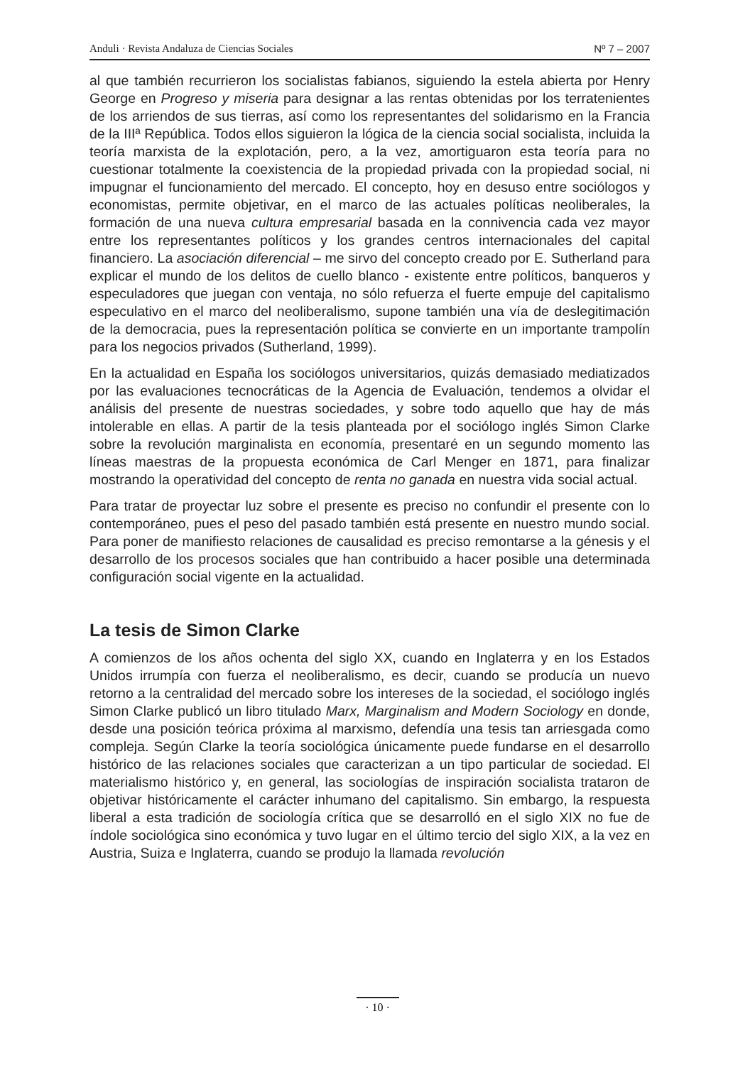Anduli · Revista Andaluza de Ciencias Sociales Nº 7 – 2007
al que también recurrieron los socialistas fabianos, siguiendo la estela abierta por Henry George en Progreso y miseria para designar a las rentas obtenidas por los terratenientes de los arriendos de sus tierras, así como los representantes del solidarismo en la Francia de la IIIª República. Todos ellos siguieron la lógica de la ciencia social socialista, incluida la teoría marxista de la explotación, pero, a la vez, amortiguaron esta teoría para no cuestionar totalmente la coexistencia de la propiedad privada con la propiedad social, ni impugnar el funcionamiento del mercado. El concepto, hoy en desuso entre sociólogos y economistas, permite objetivar, en el marco de las actuales políticas neoliberales, la formación de una nueva cultura empresarial basada en la connivencia cada vez mayor entre los representantes políticos y los grandes centros internacionales del capital financiero. La asociación diferencial – me sirvo del concepto creado por E. Sutherland para explicar el mundo de los delitos de cuello blanco - existente entre políticos, banqueros y especuladores que juegan con ventaja, no sólo refuerza el fuerte empuje del capitalismo especulativo en el marco del neoliberalismo, supone también una vía de deslegitimación de la democracia, pues la representación política se convierte en un importante trampolín para los negocios privados (Sutherland, 1999).
En la actualidad en España los sociólogos universitarios, quizás demasiado mediatizados por las evaluaciones tecnocráticas de la Agencia de Evaluación, tendemos a olvidar el análisis del presente de nuestras sociedades, y sobre todo aquello que hay de más intolerable en ellas. A partir de la tesis planteada por el sociólogo inglés Simon Clarke sobre la revolución marginalista en economía, presentaré en un segundo momento las líneas maestras de la propuesta económica de Carl Menger en 1871, para finalizar mostrando la operatividad del concepto de renta no ganada en nuestra vida social actual.
Para tratar de proyectar luz sobre el presente es preciso no confundir el presente con lo contemporáneo, pues el peso del pasado también está presente en nuestro mundo social. Para poner de manifiesto relaciones de causalidad es preciso remontarse a la génesis y el desarrollo de los procesos sociales que han contribuido a hacer posible una determinada configuración social vigente en la actualidad.
La tesis de Simon Clarke
A comienzos de los años ochenta del siglo XX, cuando en Inglaterra y en los Estados Unidos irrumpía con fuerza el neoliberalismo, es decir, cuando se producía un nuevo retorno a la centralidad del mercado sobre los intereses de la sociedad, el sociólogo inglés Simon Clarke publicó un libro titulado Marx, Marginalism and Modern Sociology en donde, desde una posición teórica próxima al marxismo, defendía una tesis tan arriesgada como compleja. Según Clarke la teoría sociológica únicamente puede fundarse en el desarrollo histórico de las relaciones sociales que caracterizan a un tipo particular de sociedad. El materialismo histórico y, en general, las sociologías de inspiración socialista trataron de objetivar históricamente el carácter inhumano del capitalismo. Sin embargo, la respuesta liberal a esta tradición de sociología crítica que se desarrolló en el siglo XIX no fue de índole sociológica sino económica y tuvo lugar en el último tercio del siglo XIX, a la vez en Austria, Suiza e Inglaterra, cuando se produjo la llamada revolución
· 10 ·